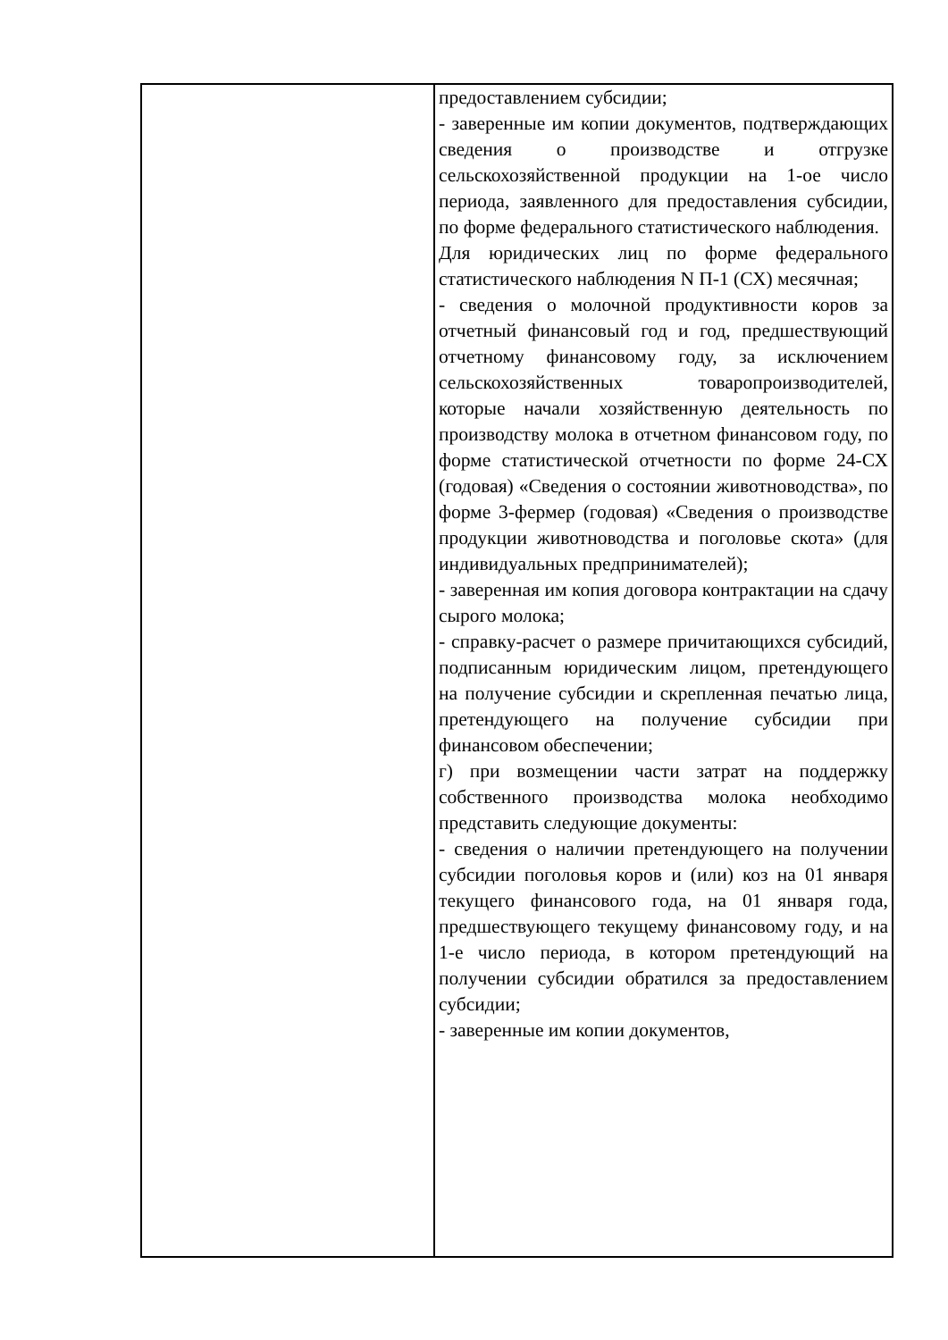| | предоставлением субсидии; - заверенные им копии документов, подтверждающих сведения о производстве и отгрузке сельскохозяйственной продукции на 1-ое число периода, заявленного для предоставления субсидии, по форме федерального статистического наблюдения. Для юридических лиц по форме федерального статистического наблюдения N П-1 (СХ) месячная; - сведения о молочной продуктивности коров за отчетный финансовый год и год, предшествующий отчетному финансовому году, за исключением сельскохозяйственных товаропроизводителей, которые начали хозяйственную деятельность по производству молока в отчетном финансовом году, по форме статистической отчетности по форме 24-СХ (годовая) «Сведения о состоянии животноводства», по форме 3-фермер (годовая) «Сведения о производстве продукции животноводства и поголовье скота» (для индивидуальных предпринимателей); - заверенная им копия договора контрактации на сдачу сырого молока; - справку-расчет о размере причитающихся субсидий, подписанным юридическим лицом, претендующего на получение субсидии и скрепленная печатью лица, претендующего на получение субсидии при финансовом обеспечении; г) при возмещении части затрат на поддержку собственного производства молока необходимо представить следующие документы: - сведения о наличии претендующего на получении субсидии поголовья коров и (или) коз на 01 января текущего финансового года, на 01 января года, предшествующего текущему финансовому году, и на 1-е число периода, в котором претендующий на получении субсидии обратился за предоставлением субсидии; - заверенные им копии документов, |